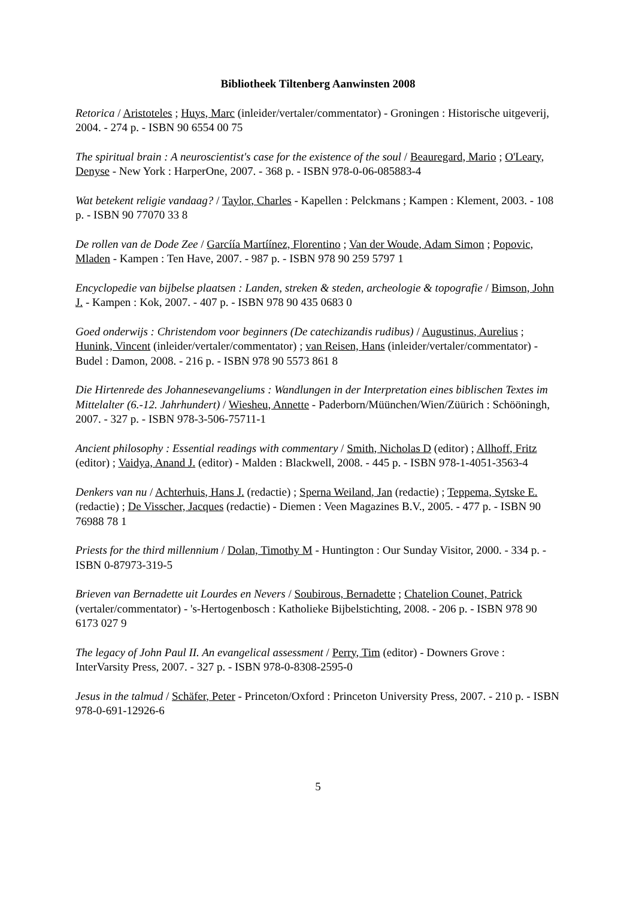Bibliotheek Tiltenberg Aanwinsten 2008
Retorica / Aristoteles ; Huys, Marc (inleider/vertaler/commentator) - Groningen : Historische uitgeverij, 2004. - 274 p. - ISBN 90 6554 00 75
The spiritual brain : A neuroscientist's case for the existence of the soul / Beauregard, Mario ; O'Leary, Denyse - New York : HarperOne, 2007. - 368 p. - ISBN 978-0-06-085883-4
Wat betekent religie vandaag? / Taylor, Charles - Kapellen : Pelckmans ; Kampen : Klement, 2003. - 108 p. - ISBN 90 77070 33 8
De rollen van de Dode Zee / Garcíía Martíínez, Florentino ; Van der Woude, Adam Simon ; Popovic, Mladen - Kampen : Ten Have, 2007. - 987 p. - ISBN 978 90 259 5797 1
Encyclopedie van bijbelse plaatsen : Landen, streken & steden, archeologie & topografie / Bimson, John J. - Kampen : Kok, 2007. - 407 p. - ISBN 978 90 435 0683 0
Goed onderwijs : Christendom voor beginners (De catechizandis rudibus) / Augustinus, Aurelius ; Hunink, Vincent (inleider/vertaler/commentator) ; van Reisen, Hans (inleider/vertaler/commentator) - Budel : Damon, 2008. - 216 p. - ISBN 978 90 5573 861 8
Die Hirtenrede des Johannesevangeliums : Wandlungen in der Interpretation eines biblischen Textes im Mittelalter (6.-12. Jahrhundert) / Wiesheu, Annette - Paderborn/Müünchen/Wien/Züürich : Schööningh, 2007. - 327 p. - ISBN 978-3-506-75711-1
Ancient philosophy : Essential readings with commentary / Smith, Nicholas D (editor) ; Allhoff, Fritz (editor) ; Vaidya, Anand J. (editor) - Malden : Blackwell, 2008. - 445 p. - ISBN 978-1-4051-3563-4
Denkers van nu / Achterhuis, Hans J. (redactie) ; Sperna Weiland, Jan (redactie) ; Teppema, Sytske E. (redactie) ; De Visscher, Jacques (redactie) - Diemen : Veen Magazines B.V., 2005. - 477 p. - ISBN 90 76988 78 1
Priests for the third millennium / Dolan, Timothy M - Huntington : Our Sunday Visitor, 2000. - 334 p. - ISBN 0-87973-319-5
Brieven van Bernadette uit Lourdes en Nevers / Soubirous, Bernadette ; Chatelion Counet, Patrick (vertaler/commentator) - 's-Hertogenbosch : Katholieke Bijbelstichting, 2008. - 206 p. - ISBN 978 90 6173 027 9
The legacy of John Paul II. An evangelical assessment / Perry, Tim (editor) - Downers Grove : InterVarsity Press, 2007. - 327 p. - ISBN 978-0-8308-2595-0
Jesus in the talmud / Schäfer, Peter - Princeton/Oxford : Princeton University Press, 2007. - 210 p. - ISBN 978-0-691-12926-6
5